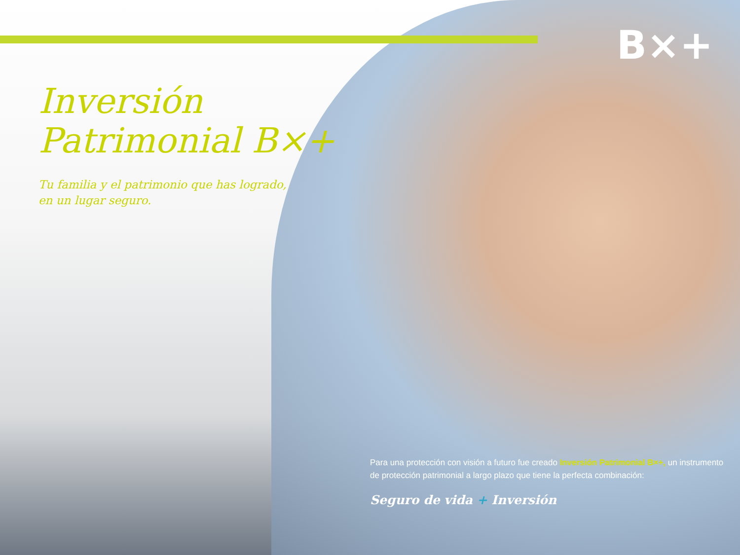B×+
Inversión
Patrimonial B×+
Tu familia y el patrimonio que has logrado,
en un lugar seguro.
Para una protección con visión a futuro fue creado Inversión Patrimonial B×+, un instrumento de protección patrimonial a largo plazo que tiene la perfecta combinación:
Seguro de vida + Inversión